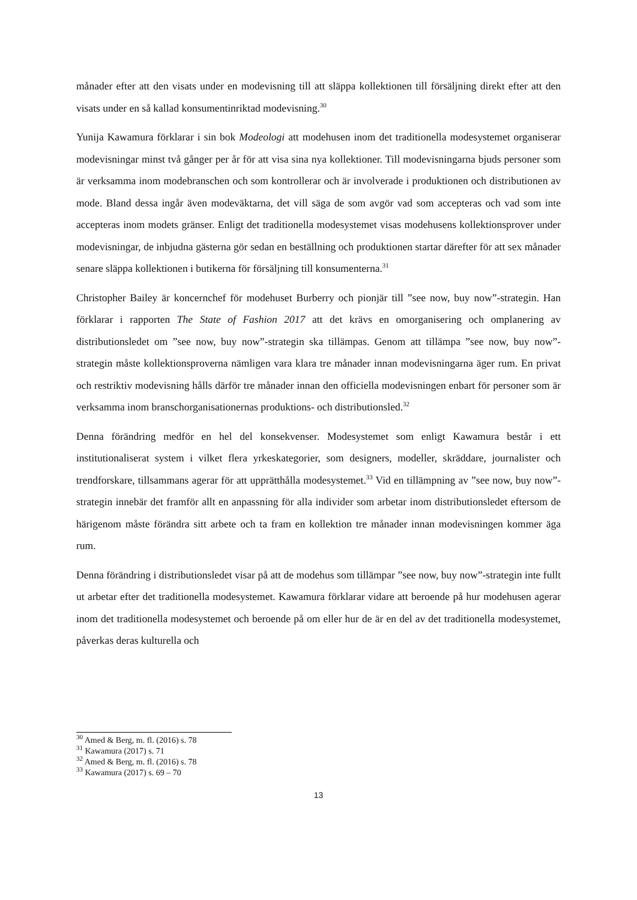månader efter att den visats under en modevisning till att släppa kollektionen till försäljning direkt efter att den visats under en så kallad konsumentinriktad modevisning.<sup>30</sup>
Yunija Kawamura förklarar i sin bok Modeologi att modehusen inom det traditionella modesystemet organiserar modevisningar minst två gånger per år för att visa sina nya kollektioner. Till modevisningarna bjuds personer som är verksamma inom modebranschen och som kontrollerar och är involverade i produktionen och distributionen av mode. Bland dessa ingår även modeväktarna, det vill säga de som avgör vad som accepteras och vad som inte accepteras inom modets gränser. Enligt det traditionella modesystemet visas modehusens kollektionsprover under modevisningar, de inbjudna gästerna gör sedan en beställning och produktionen startar därefter för att sex månader senare släppa kollektionen i butikerna för försäljning till konsumenterna.<sup>31</sup>
Christopher Bailey är koncernchef för modehuset Burberry och pionjär till ”see now, buy now”-strategin. Han förklarar i rapporten The State of Fashion 2017 att det krävs en omorganisering och omplanering av distributionsledet om ”see now, buy now”-strategin ska tillämpas. Genom att tillämpa ”see now, buy now”-strategin måste kollektionsproverna nämligen vara klara tre månader innan modevisningarna äger rum. En privat och restriktiv modevisning hålls därför tre månader innan den officiella modevisningen enbart för personer som är verksamma inom branschorganisationernas produktions- och distributionsled.<sup>32</sup>
Denna förändring medför en hel del konsekvenser. Modesystemet som enligt Kawamura består i ett institutionaliserat system i vilket flera yrkeskategorier, som designers, modeller, skräddare, journalister och trendforskare, tillsammans agerar för att upprätthålla modesystemet.<sup>33</sup> Vid en tillämpning av ”see now, buy now”-strategin innebär det framför allt en anpassning för alla individer som arbetar inom distributionsledet eftersom de härigenom måste förändra sitt arbete och ta fram en kollektion tre månader innan modevisningen kommer äga rum.
Denna förändring i distributionsledet visar på att de modehus som tillämpar ”see now, buy now”-strategin inte fullt ut arbetar efter det traditionella modesystemet. Kawamura förklarar vidare att beroende på hur modehusen agerar inom det traditionella modesystemet och beroende på om eller hur de är en del av det traditionella modesystemet, påverkas deras kulturella och
<sup>30</sup> Amed & Berg, m. fl. (2016) s. 78
<sup>31</sup> Kawamura (2017) s. 71
<sup>32</sup> Amed & Berg, m. fl. (2016) s. 78
<sup>33</sup> Kawamura (2017) s. 69 – 70
13